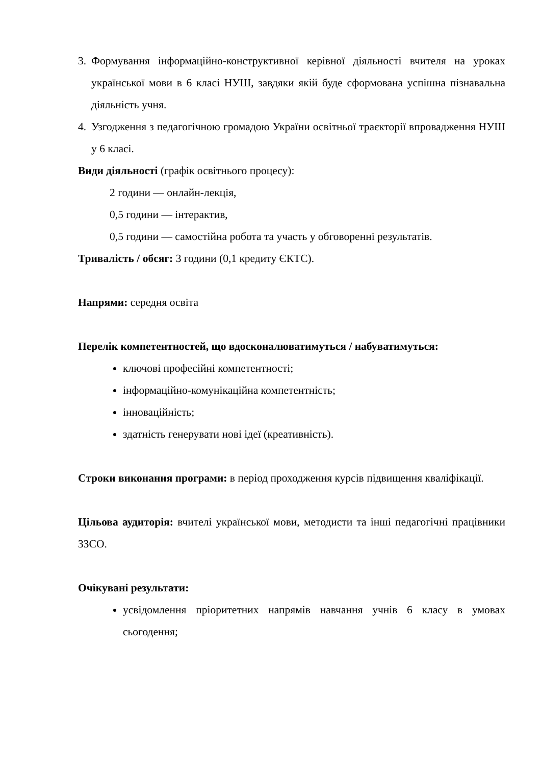3. Формування інформаційно-конструктивної керівної діяльності вчителя на уроках української мови в 6 класі НУШ, завдяки якій буде сформована успішна пізнавальна діяльність учня.
4. Узгодження з педагогічною громадою України освітньої траєкторії впровадження НУШ у 6 класі.
Види діяльності (графік освітнього процесу):
2 години — онлайн-лекція,
0,5 години — інтерактив,
0,5 години — самостійна робота та участь у обговоренні результатів.
Тривалість / обсяг: 3 години (0,1 кредиту ЄКТС).
Напрями: середня освіта
Перелік компетентностей, що вдосконалюватимуться / набуватимуться:
ключові професійні компетентності;
інформаційно-комунікаційна компетентність;
інноваційність;
здатність генерувати нові ідеї (креативність).
Строки виконання програми: в період проходження курсів підвищення кваліфікації.
Цільова аудиторія: вчителі української мови, методисти та інші педагогічні працівники ЗЗСО.
Очікувані результати:
усвідомлення пріоритетних напрямів навчання учнів 6 класу в умовах сьогодення;